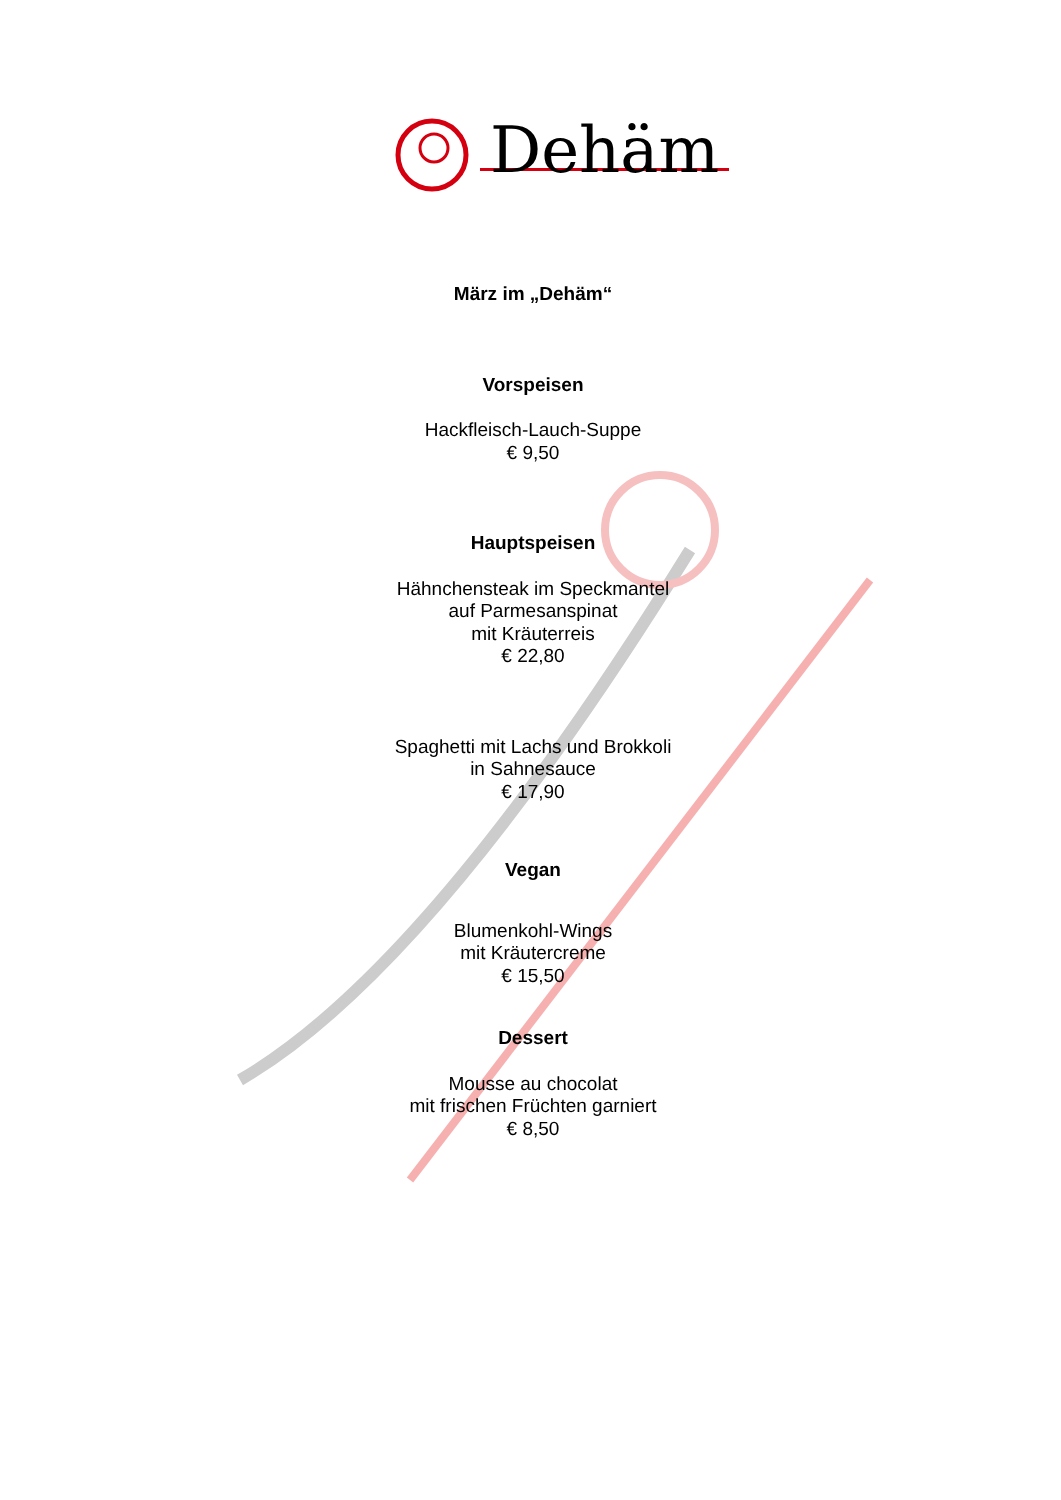Dehäm
März im „Dehäm“
Vorspeisen
Hackfleisch-Lauch-Suppe
€ 9,50
Hauptspeisen
Hähnchensteak im Speckmantel
auf Parmesanspinat
mit Kräuterreis
€ 22,80
Spaghetti mit Lachs und Brokkoli
in Sahnesauce
€ 17,90
Vegan
Blumenkohl-Wings
mit Kräutercreme
€ 15,50
Dessert
Mousse au chocolat
mit frischen Früchten garniert
€ 8,50